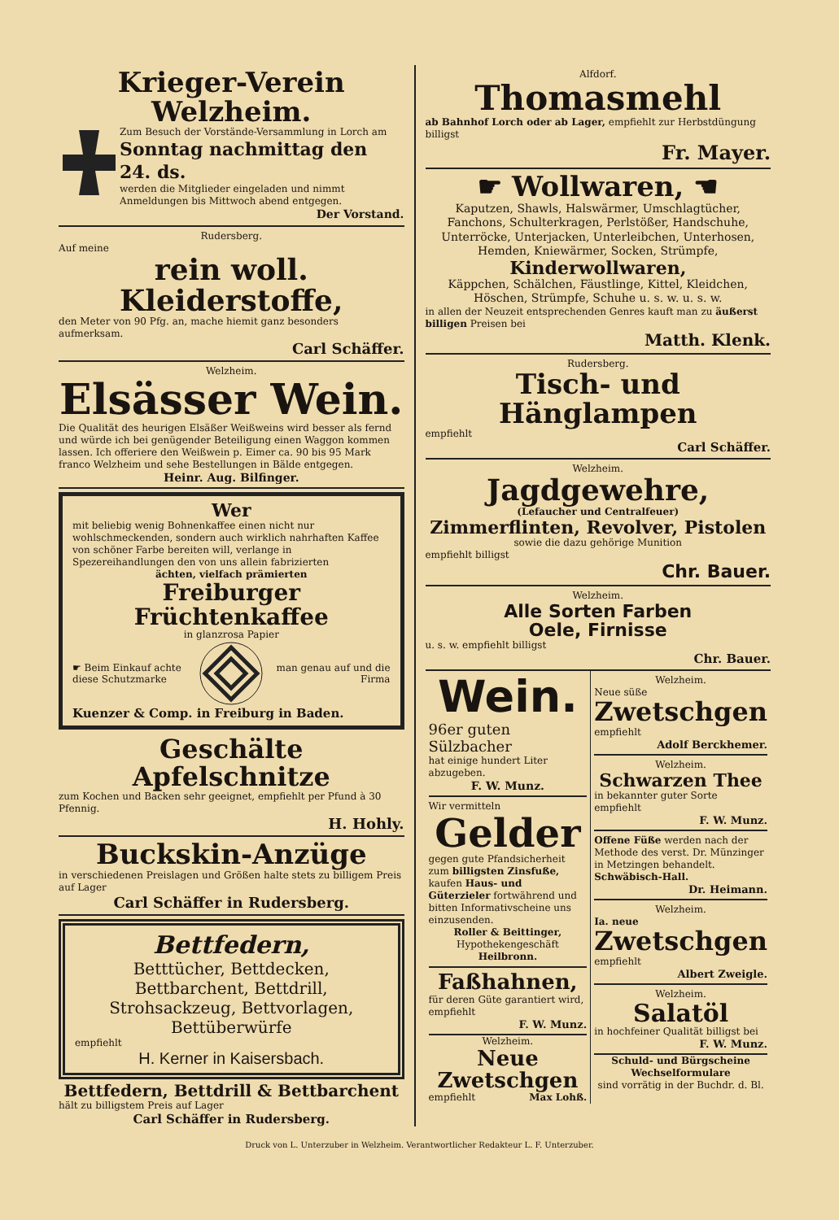Krieger-Verein Welzheim.
Zum Besuch der Vorstände-Versammlung in Lorch am
Sonntag nachmittag den 24. ds.
werden die Mitglieder eingeladen und nimmt Anmeldungen bis Mittwoch abend entgegen.
Der Vorstand.
Rudersberg.
Auf meine
rein woll. Kleiderstoffe,
den Meter von 90 Pfg. an, mache hiemit ganz besonders aufmerksam.
Carl Schäffer.
Welzheim.
Elsässer Wein.
Die Qualität des heurigen Elsäßer Weißweins wird besser als fernd und würde ich bei genügender Beteiligung einen Waggon kommen lassen. Ich offeriere den Weißwein p. Eimer ca. 90 bis 95 Mark franco Welzheim und sehe Bestellungen in Bälde entgegen.
Heinr. Aug. Bilfinger.
Wer
mit beliebig wenig Bohnenkaffee einen nicht nur wohlschmeckenden, sondern auch wirklich nahrhaften Kaffee von schöner Farbe bereiten will, verlange in Spezereihandlungen den von uns allein fabrizierten
ächten, vielfach prämierten
Freiburger Früchtenkaffee
in glanzrosa Papier
☛ Beim Einkauf achte diese Schutzmarke
man genau auf und die Firma
Kuenzer & Comp. in Freiburg in Baden.
Geschälte Apfelschnitze
zum Kochen und Backen sehr geeignet, empfiehlt per Pfund à 30 Pfennig.
H. Hohly.
Buckskin-Anzüge
in verschiedenen Preislagen und Größen halte stets zu billigem Preis auf Lager
Carl Schäffer in Rudersberg.
Bettfedern,
Betttücher, Bettdecken, Bettbarchent, Bettdrill, Strohsackzeug, Bettvorlagen, Bettüberwürfe
empfiehlt
H. Kerner in Kaisersbach.
Bettfedern, Bettdrill & Bettbarchent
hält zu billigstem Preis auf Lager
Carl Schäffer in Rudersberg.
Alfdorf.
Thomasmehl
ab Bahnhof Lorch oder ab Lager, empfiehlt zur Herbstdüngung billigst
Fr. Mayer.
☛ Wollwaren, ☚
Kaputzen, Shawls, Halswärmer, Umschlagtücher, Fanchons, Schulterkragen, Perlstößer, Handschuhe, Unterröcke, Unterjacken, Unterleibchen, Unterhosen, Hemden, Kniewärmer, Socken, Strümpfe,
Kinderwollwaren,
Käppchen, Schälchen, Fäustlinge, Kittel, Kleidchen, Höschen, Strümpfe, Schuhe u. s. w. u. s. w.
in allen der Neuzeit entsprechenden Genres kauft man zu äußerst billigen Preisen bei
Matth. Klenk.
Rudersberg.
Tisch- und Hänglampen
empfiehlt
Carl Schäffer.
Welzheim.
Jagdgewehre,
(Lefaucher und Centralfeuer)
Zimmerflinten, Revolver, Pistolen
sowie die dazu gehörige Munition
empfiehlt billigst
Chr. Bauer.
Welzheim.
Alle Sorten Farben
Oele, Firnisse
u. s. w. empfiehlt billigst
Chr. Bauer.
Wein.
96er guten Sülzbacher
hat einige hundert Liter abzugeben.
F. W. Munz.
Wir vermitteln
Gelder
gegen gute Pfandsicherheit zum billigsten Zinsfuße, kaufen Haus- und Güterzieler fortwährend und bitten Informativscheine uns einzusenden.
Roller & Beittinger,
Hypothekengeschäft Heilbronn.
Faßhahnen,
für deren Güte garantiert wird, empfiehlt
F. W. Munz.
Welzheim.
Neue Zwetschgen
empfiehlt Max Lohß.
Welzheim.
Neue süße
Zwetschgen
empfiehlt
Adolf Berckhemer.
Welzheim.
Schwarzen Thee
in bekannter guter Sorte empfiehlt
F. W. Munz.
Offene Füße werden nach der Methode des verst. Dr. Münzinger in Metzingen behandelt.
Schwäbisch-Hall.
Dr. Heimann.
Welzheim.
Ia. neue
Zwetschgen
empfiehlt
Albert Zweigle.
Welzheim.
Salatöl
in hochfeiner Qualität billigst bei
F. W. Munz.
Schuld- und Bürgscheine
Wechselformulare
sind vorrätig in der Buchdr. d. Bl.
Druck von L. Unterzuber in Welzheim. Verantwortlicher Redakteur L. F. Unterzuber.